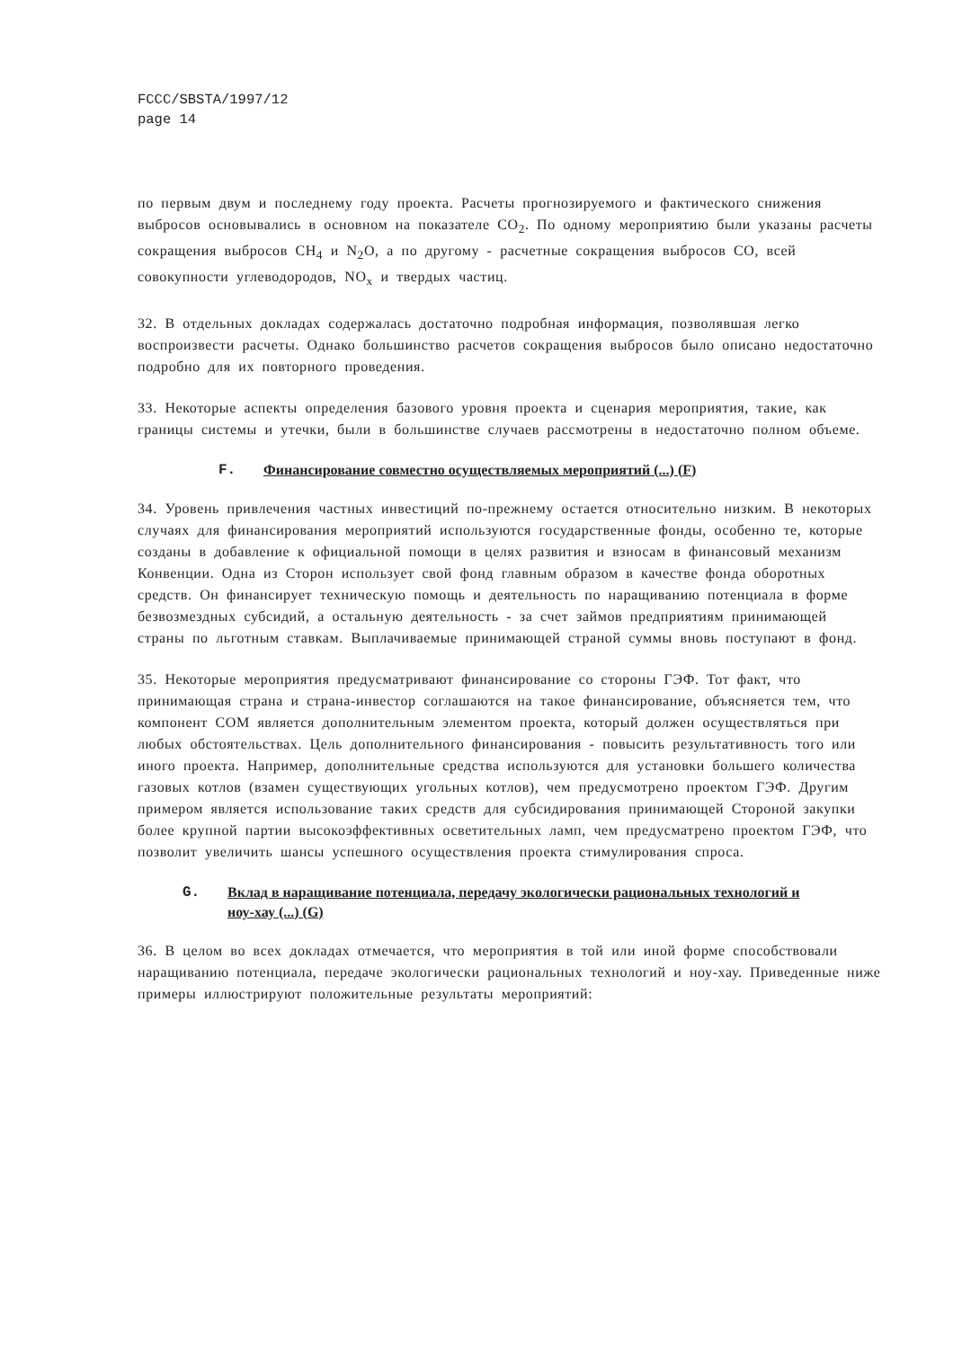FCCC/SBSTA/1997/12
page 14
по первым двум и последнему году проекта. Расчеты прогнозируемого и фактического снижения выбросов основывались в основном на показателе CO<sub>2</sub>. По одному мероприятию были указаны расчеты сокращения выбросов CH<sub>4</sub> и N<sub>2</sub>O, а по другому - расчетные сокращения выбросов CO, всей совокупности углеводородов, NO<sub>x</sub> и твердых частиц.
32. В отдельных докладах содержалась достаточно подробная информация, позволявшая легко воспроизвести расчеты. Однако большинство расчетов сокращения выбросов было описано недостаточно подробно для их повторного проведения.
33. Некоторые аспекты определения базового уровня проекта и сценария мероприятия, такие, как границы системы и утечки, были в большинстве случаев рассмотрены в недостаточно полном объеме.
F. Финансирование совместно осуществляемых мероприятий (...) (F)
34. Уровень привлечения частных инвестиций по-прежнему остается относительно низким. В некоторых случаях для финансирования мероприятий используются государственные фонды, особенно те, которые созданы в добавление к официальной помощи в целях развития и взносам в финансовый механизм Конвенции. Одна из Сторон использует свой фонд главным образом в качестве фонда оборотных средств. Он финансирует техническую помощь и деятельность по наращиванию потенциала в форме безвозмездных субсидий, а остальную деятельность - за счет займов предприятиям принимающей страны по льготным ставкам. Выплачиваемые принимающей страной суммы вновь поступают в фонд.
35. Некоторые мероприятия предусматривают финансирование со стороны ГЭФ. Тот факт, что принимающая страна и страна-инвестор соглашаются на такое финансирование, объясняется тем, что компонент СОМ является дополнительным элементом проекта, который должен осуществляться при любых обстоятельствах. Цель дополнительного финансирования - повысить результативность того или иного проекта. Например, дополнительные средства используются для установки большего количества газовых котлов (взамен существующих угольных котлов), чем предусмотрено проектом ГЭФ. Другим примером является использование таких средств для субсидирования принимающей Стороной закупки более крупной партии высокоэффективных осветительных ламп, чем предусматрено проектом ГЭФ, что позволит увеличить шансы успешного осуществления проекта стимулирования спроса.
G. Вклад в наращивание потенциала, передачу экологически рациональных технологий и ноу-хау (...) (G)
36. В целом во всех докладах отмечается, что мероприятия в той или иной форме способствовали наращиванию потенциала, передаче экологически рациональных технологий и ноу-хау. Приведенные ниже примеры иллюстрируют положительные результаты мероприятий: